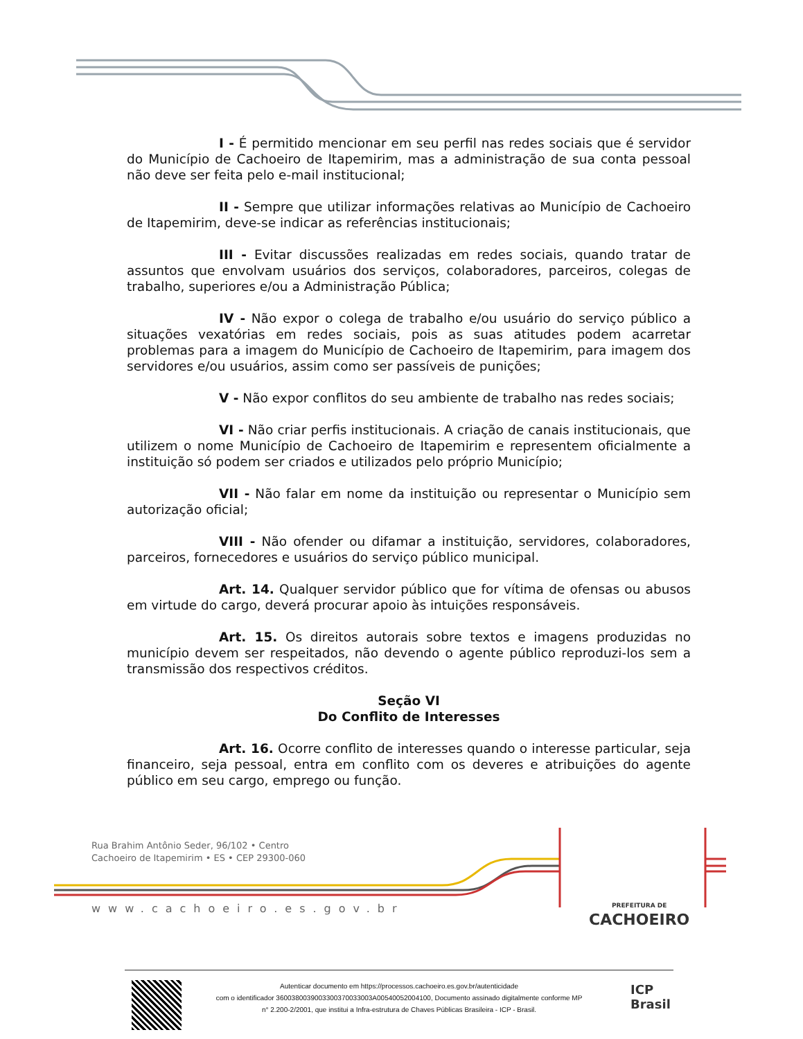I - É permitido mencionar em seu perfil nas redes sociais que é servidor do Município de Cachoeiro de Itapemirim, mas a administração de sua conta pessoal não deve ser feita pelo e-mail institucional;
II - Sempre que utilizar informações relativas ao Município de Cachoeiro de Itapemirim, deve-se indicar as referências institucionais;
III - Evitar discussões realizadas em redes sociais, quando tratar de assuntos que envolvam usuários dos serviços, colaboradores, parceiros, colegas de trabalho, superiores e/ou a Administração Pública;
IV - Não expor o colega de trabalho e/ou usuário do serviço público a situações vexatórias em redes sociais, pois as suas atitudes podem acarretar problemas para a imagem do Município de Cachoeiro de Itapemirim, para imagem dos servidores e/ou usuários, assim como ser passíveis de punições;
V - Não expor conflitos do seu ambiente de trabalho nas redes sociais;
VI - Não criar perfis institucionais. A criação de canais institucionais, que utilizem o nome Município de Cachoeiro de Itapemirim e representem oficialmente a instituição só podem ser criados e utilizados pelo próprio Município;
VII - Não falar em nome da instituição ou representar o Município sem autorização oficial;
VIII - Não ofender ou difamar a instituição, servidores, colaboradores, parceiros, fornecedores e usuários do serviço público municipal.
Art. 14. Qualquer servidor público que for vítima de ofensas ou abusos em virtude do cargo, deverá procurar apoio às intuições responsáveis.
Art. 15. Os direitos autorais sobre textos e imagens produzidas no município devem ser respeitados, não devendo o agente público reproduzi-los sem a transmissão dos respectivos créditos.
Seção VI
Do Conflito de Interesses
Art. 16. Ocorre conflito de interesses quando o interesse particular, seja financeiro, seja pessoal, entra em conflito com os deveres e atribuições do agente público em seu cargo, emprego ou função.
Rua Brahim Antônio Seder, 96/102 • Centro
Cachoeiro de Itapemirim • ES • CEP 29300-060
www.cachoeiro.es.gov.br
PREFEITURA DE
CACHOEIRO
Autenticar documento em https://processos.cachoeiro.es.gov.br/autenticidade
com o identificador 3600380039003300370033003A00540052004100, Documento assinado digitalmente conforme MP
n° 2.200-2/2001, que institui a Infra-estrutura de Chaves Públicas Brasileira - ICP - Brasil.
ICP
Brasil